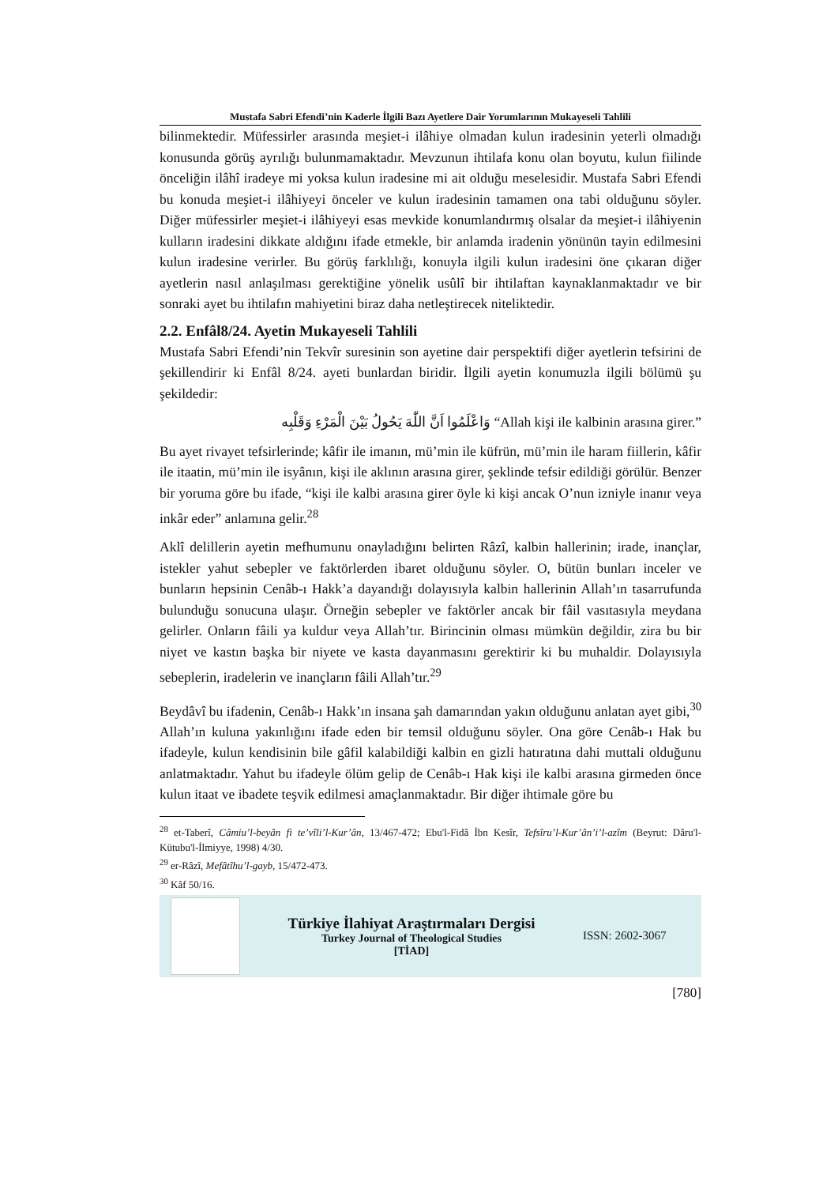Mustafa Sabri Efendi’nin Kaderle İlgili Bazı Ayetlere Dair Yorumlarının Mukayeseli Tahlili
bilinmektedir. Müfessirler arasında meşiet-i ilâhiye olmadan kulun iradesinin yeterli olmadığı konusunda görüş ayrılığı bulunmamaktadır. Mevzunun ihtilafa konu olan boyutu, kulun fiilinde önceliğin ilâhî iradeye mi yoksa kulun iradesine mi ait olduğu meselesidir. Mustafa Sabri Efendi bu konuda meşiet-i ilâhiyeyi önceler ve kulun iradesinin tamamen ona tabi olduğunu söyler. Diğer müfessirler meşiet-i ilâhiyeyi esas mevkide konumlandırmış olsalar da meşiet-i ilâhiyenin kulların iradesini dikkate aldığını ifade etmekle, bir anlamda iradenin yönünün tayin edilmesini kulun iradesine verirler. Bu görüş farklılığı, konuyla ilgili kulun iradesini öne çıkaran diğer ayetlerin nasıl anlaşılması gerektiğine yönelik usûlî bir ihtilaftan kaynaklanmaktadır ve bir sonraki ayet bu ihtilafın mahiyetini biraz daha netleştirecek niteliktedir.
2.2. Enfâl8/24. Ayetin Mukayeseli Tahlili
Mustafa Sabri Efendi’nin Tekvîr suresinin son ayetine dair perspektifi diğer ayetlerin tefsirini de şekillendirir ki Enfâl 8/24. ayeti bunlardan biridir. İlgili ayetin konumuzla ilgili bölümü şu şekildedir:
وَاعْلَمُوا اَنَّ اللّٰهَ يَحُولُ بَيْنَ الْمَرْءِ وَقَلْبِه “Allah kişi ile kalbinin arasına girer.”
Bu ayet rivayet tefsirlerinde; kâfir ile imanın, mü’min ile küfrün, mü’min ile haram fiillerin, kâfir ile itaatin, mü’min ile isyânın, kişi ile aklının arasına girer, şeklinde tefsir edildiği görülür. Benzer bir yoruma göre bu ifade, “kişi ile kalbi arasına girer öyle ki kişi ancak O’nun izniyle inanır veya inkâr eder” anlamına gelir.<sup>28</sup>
Aklî delillerin ayetin mefhumunu onayladığını belirten Râzî, kalbin hallerinin; irade, inançlar, istekler yahut sebepler ve faktörlerden ibaret olduğunu söyler. O, bütün bunları inceler ve bunların hepsinin Cenâb-ı Hakk’a dayandığı dolayısıyla kalbin hallerinin Allah’ın tasarrufunda bulunduğu sonucuna ulaşır. Örneğin sebepler ve faktörler ancak bir fâil vasıtasıyla meydana gelirler. Onların fâili ya kuldur veya Allah’tır. Birincinin olması mümkün değildir, zira bu bir niyet ve kastın başka bir niyete ve kasta dayanmasını gerektirir ki bu muhaldir. Dolayısıyla sebeplerin, iradelerin ve inançların fâili Allah’tır.<sup>29</sup>
Beydâvî bu ifadenin, Cenâb-ı Hakk’ın insana şah damarından yakın olduğunu anlatan ayet gibi,<sup>30</sup> Allah’ın kuluna yakınlığını ifade eden bir temsil olduğunu söyler. Ona göre Cenâb-ı Hak bu ifadeyle, kulun kendisinin bile gâfil kalabildiği kalbin en gizli hatıratına dahi muttali olduğunu anlatmaktadır. Yahut bu ifadeyle ölüm gelip de Cenâb-ı Hak kişi ile kalbi arasına girmeden önce kulun itaat ve ibadete teşvik edilmesi amaçlanmaktadır. Bir diğer ihtimale göre bu
<sup>28</sup> et-Taberî, Câmiu’l-beyân fi te’vîli’l-Kur’ân, 13/467-472; Ebu'l-Fidâ İbn Kesîr, Tefsîru’l-Kur’ân’i’l-azîm (Beyrut: Dâru'l-Kütubu'l-İlmiyye, 1998) 4/30.
<sup>29</sup> er-Râzî, Mefâtîhu’l-gayb, 15/472-473.
<sup>30</sup> Kâf 50/16.
Türkiye İlahiyat Araştırmaları Dergisi
Turkey Journal of Theological Studies
[TİAD]
ISSN: 2602-3067
[780]